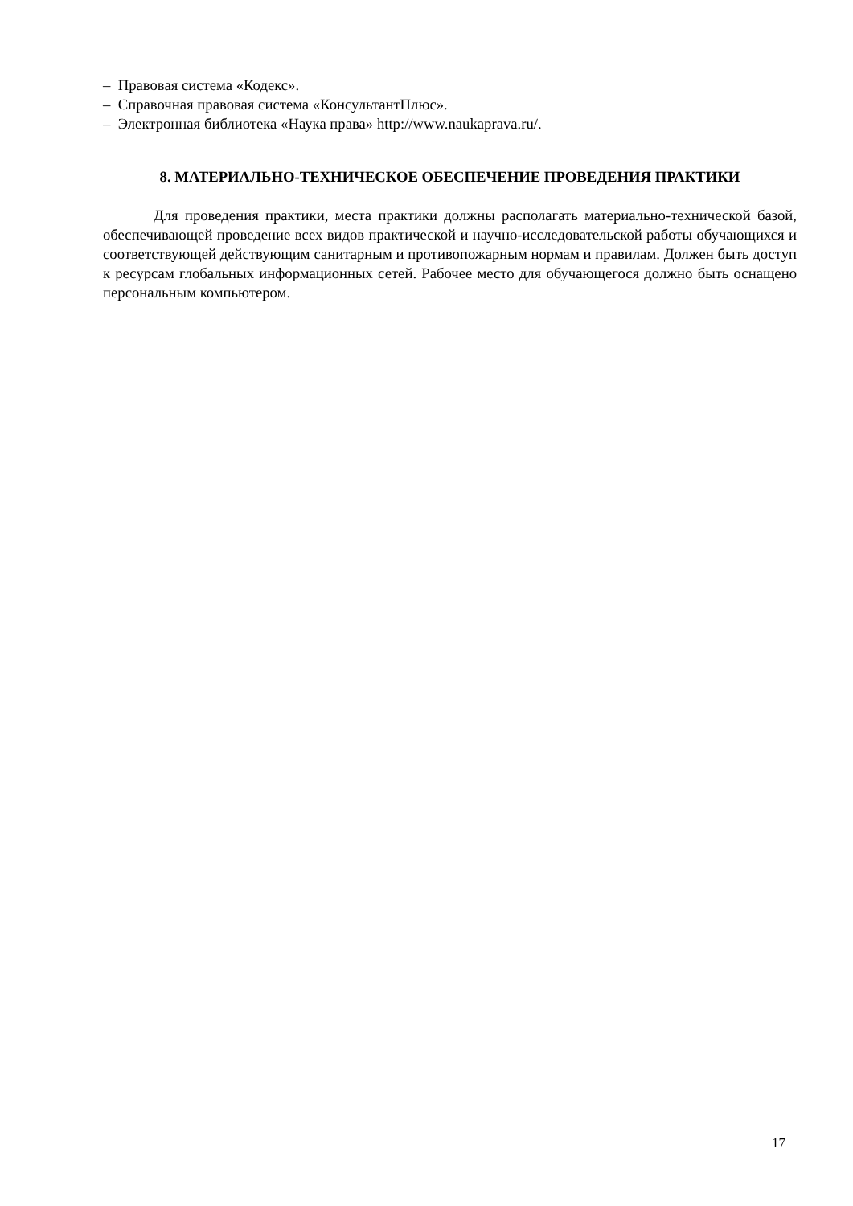– Правовая система «Кодекс».
– Справочная правовая система «КонсультантПлюс».
– Электронная библиотека «Наука права» http://www.naukaprava.ru/.
8. МАТЕРИАЛЬНО-ТЕХНИЧЕСКОЕ ОБЕСПЕЧЕНИЕ ПРОВЕДЕНИЯ ПРАКТИКИ
Для проведения практики, места практики должны располагать материально-технической базой, обеспечивающей проведение всех видов практической и научно-исследовательской работы обучающихся и соответствующей действующим санитарным и противопожарным нормам и правилам. Должен быть доступ к ресурсам глобальных информационных сетей. Рабочее место для обучающегося должно быть оснащено персональным компьютером.
17